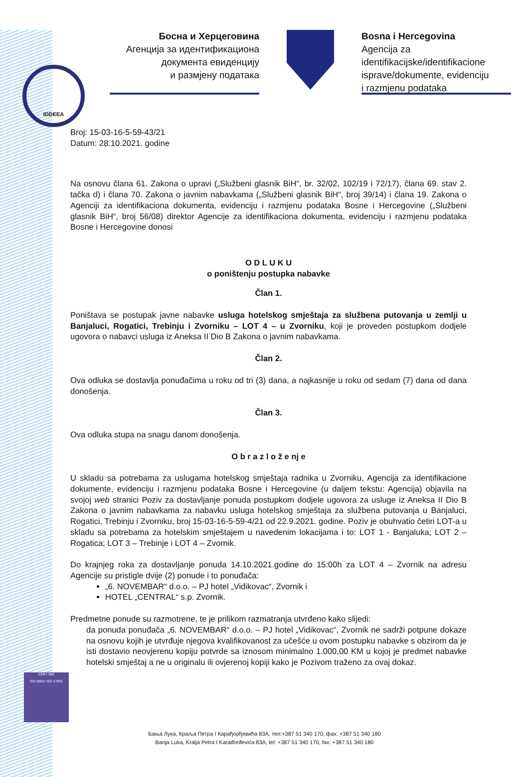IDDEEA
Босна и Херцеговина
Агенција за идентификациона
документа евиденцију
и размјену података
Bosna i Hercegovina
Agencija za identifikacijske/identifikacione
isprave/dokumente, evidenciju
i razmjenu podataka
Broj: 15-03-16-5-59-43/21
Datum: 28.10.2021. godine
Na osnovu člana 61. Zakona o upravi („Službeni glasnik BiH“, br. 32/02, 102/19 i 72/17), člana 69. stav 2. tačka d) i člana 70. Zakona o javnim nabavkama („Službeni glasnik BiH“, broj 39/14) i člana 19. Zakona o Agenciji za identifikaciona dokumenta, evidenciju i razmjenu podataka Bosne i Hercegovine („Službeni glasnik BiH“, broj 56/08) direktor Agencije za identifikaciona dokumenta, evidenciju i razmjenu podataka Bosne i Hercegovine donosi
O D L U K U
o poništenju postupka nabavke
Član 1.
Poništava se postupak javne nabavke usluga hotelskog smještaja za službena putovanja u zemlji u Banjaluci, Rogatici, Trebinju i Zvorniku – LOT 4 – u Zvorniku, koji je proveden postupkom dodjele ugovora o nabavci usluga iz Aneksa II Dio B Zakona o javnim nabavkama.
Član 2.
Ova odluka se dostavlja ponuđačima u roku od tri (3) dana, a najkasnije u roku od sedam (7) dana od dana donošenja.
Član 3.
Ova odluka stupa na snagu danom donošenja.
O b r a z l o ž e nj e
U skladu sa potrebama za uslugama hotelskog smještaja radnika u Zvorniku, Agencija za identifikacione dokumente, evidenciju i razmjenu podataka Bosne i Hercegovine (u daljem tekstu: Agencija) objavila na svojoj web stranici Poziv za dostavljanje ponuda postupkom dodjele ugovora za usluge iz Aneksa II Dio B Zakona o javnim nabavkama za nabavku usluga hotelskog smještaja za službena putovanja u Banjaluci, Rogatici, Trebinju i Zvorniku, broj 15-03-16-5-59-4/21 od 22.9.2021. godine. Poziv je obuhvatio četiri LOT-a u skladu sa potrebama za hotelskim smještajem u navedenim lokacijama i to: LOT 1 - Banjaluka; LOT 2 – Rogatica; LOT 3 – Trebinje i LOT 4 – Zvornik.
Do krajnjeg roka za dostavljanje ponuda 14.10.2021.godine do 15:00h za LOT 4 – Zvornik na adresu Agencije su pristigle dvije (2) ponude i to ponuđača:
„6. NOVEMBAR“ d.o.o. – PJ hotel „Vidikovac“, Zvornik i
HOTEL „CENTRAL“ s.p. Zvornik.
Predmetne ponude su razmotrene, te je prilikom razmatranja utvrđeno kako slijedi:
da ponuda ponuđača „6. NOVEMBAR“ d.o.o. – PJ hotel „Vidikovac“, Zvornik ne sadrži potpune dokaze na osnovu kojih je utvrđuje njegova kvalifikovanost za učešće u ovom postupku nabavke s obzirom da je isti dostavio neovjerenu kopiju potvrde sa iznosom minimalno 1.000,00 KM u kojoj je predmet nabavke hotelski smještaj a ne u originalu ili ovjerenoj kopiji kako je Pozivom traženo za ovaj dokaz.
CERT IND
ISO 9001/ ISO 27001
Бања Лука, Краља Петра I Карађорђевића 83А, тел:+387 51 340 170, фах: +387 51 340 180
Banja Luka, Kralja Petra I Karađorđevića 83A, tel: +387 51 340 170, fax: +387 51 340 180